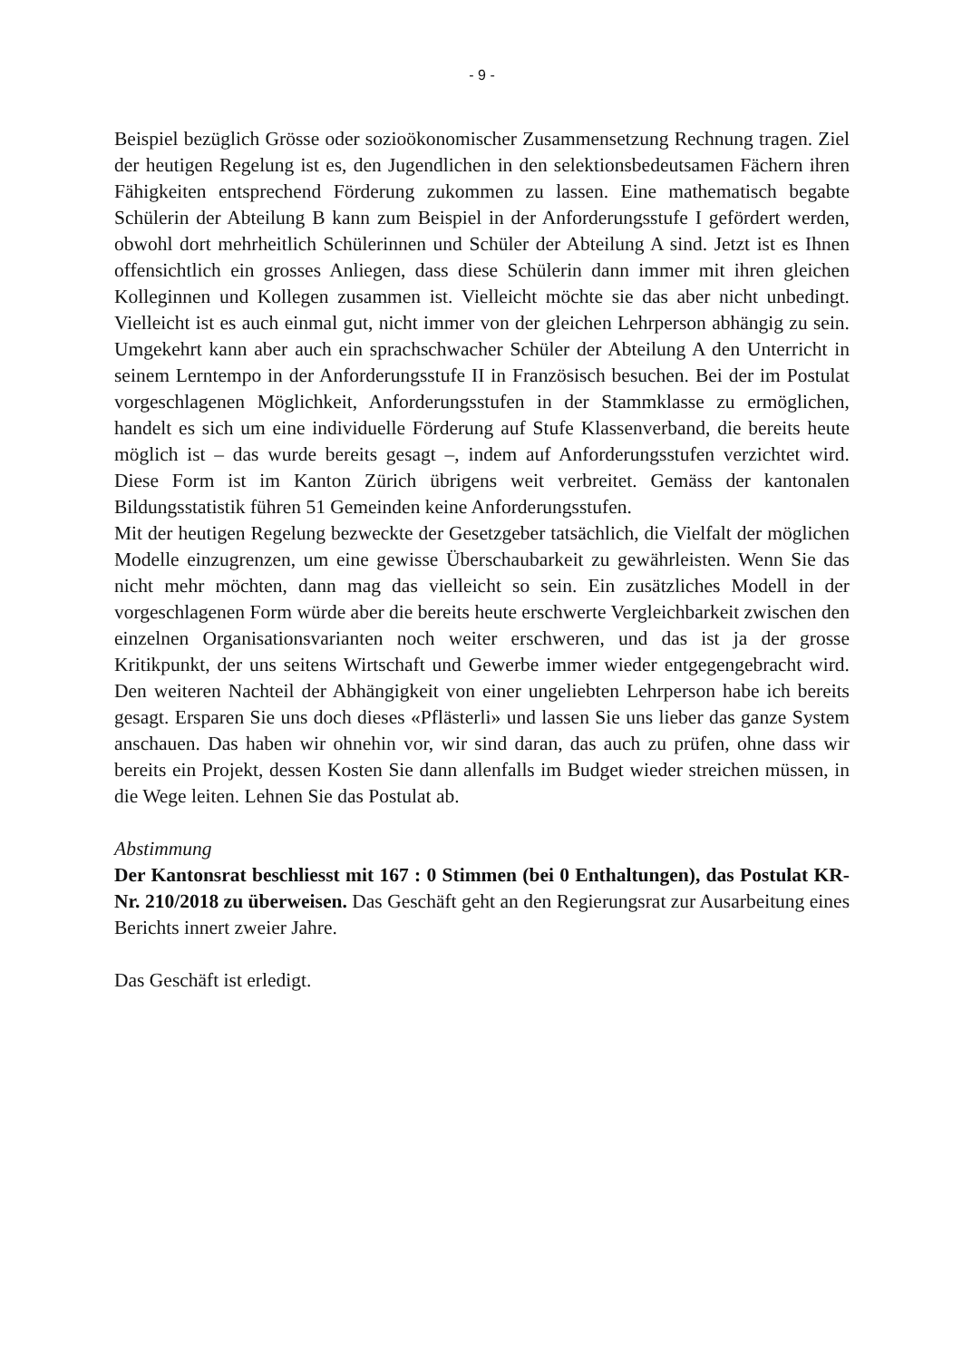- 9 -
Beispiel bezüglich Grösse oder sozioökonomischer Zusammensetzung Rechnung tragen. Ziel der heutigen Regelung ist es, den Jugendlichen in den selektionsbedeutsamen Fächern ihren Fähigkeiten entsprechend Förderung zukommen zu lassen. Eine mathematisch begabte Schülerin der Abteilung B kann zum Beispiel in der Anforderungsstufe I gefördert werden, obwohl dort mehrheitlich Schülerinnen und Schüler der Abteilung A sind. Jetzt ist es Ihnen offensichtlich ein grosses Anliegen, dass diese Schülerin dann immer mit ihren gleichen Kolleginnen und Kollegen zusammen ist. Vielleicht möchte sie das aber nicht unbedingt. Vielleicht ist es auch einmal gut, nicht immer von der gleichen Lehrperson abhängig zu sein. Umgekehrt kann aber auch ein sprachschwacher Schüler der Abteilung A den Unterricht in seinem Lerntempo in der Anforderungsstufe II in Französisch besuchen. Bei der im Postulat vorgeschlagenen Möglichkeit, Anforderungsstufen in der Stammklasse zu ermöglichen, handelt es sich um eine individuelle Förderung auf Stufe Klassenverband, die bereits heute möglich ist – das wurde bereits gesagt –, indem auf Anforderungsstufen verzichtet wird. Diese Form ist im Kanton Zürich übrigens weit verbreitet. Gemäss der kantonalen Bildungsstatistik führen 51 Gemeinden keine Anforderungsstufen.
Mit der heutigen Regelung bezweckte der Gesetzgeber tatsächlich, die Vielfalt der möglichen Modelle einzugrenzen, um eine gewisse Überschaubarkeit zu gewährleisten. Wenn Sie das nicht mehr möchten, dann mag das vielleicht so sein. Ein zusätzliches Modell in der vorgeschlagenen Form würde aber die bereits heute erschwerte Vergleichbarkeit zwischen den einzelnen Organisationsvarianten noch weiter erschweren, und das ist ja der grosse Kritikpunkt, der uns seitens Wirtschaft und Gewerbe immer wieder entgegengebracht wird. Den weiteren Nachteil der Abhängigkeit von einer ungeliebten Lehrperson habe ich bereits gesagt. Ersparen Sie uns doch dieses «Pflästerli» und lassen Sie uns lieber das ganze System anschauen. Das haben wir ohnehin vor, wir sind daran, das auch zu prüfen, ohne dass wir bereits ein Projekt, dessen Kosten Sie dann allenfalls im Budget wieder streichen müssen, in die Wege leiten. Lehnen Sie das Postulat ab.
Abstimmung
Der Kantonsrat beschliesst mit 167 : 0 Stimmen (bei 0 Enthaltungen), das Postulat KR-Nr. 210/2018 zu überweisen. Das Geschäft geht an den Regierungsrat zur Ausarbeitung eines Berichts innert zweier Jahre.
Das Geschäft ist erledigt.